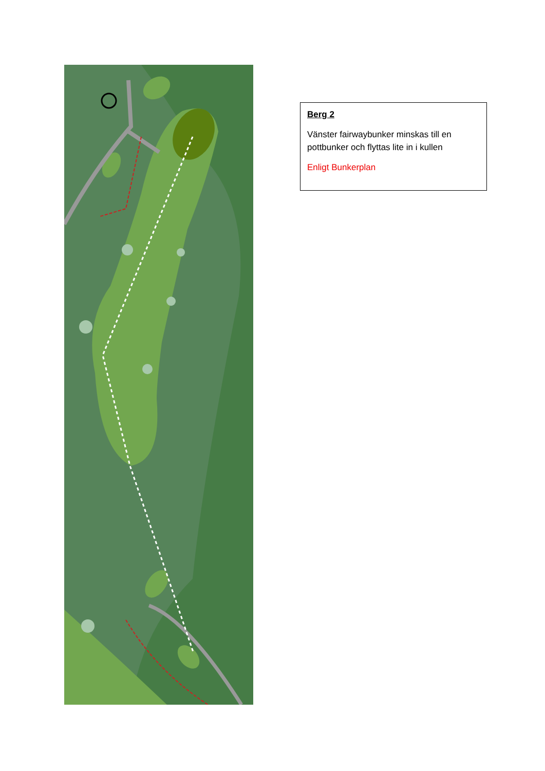Berg 2
Vänster fairwaybunker minskas till en pottbunker och flyttas lite in i kullen
Enligt Bunkerplan